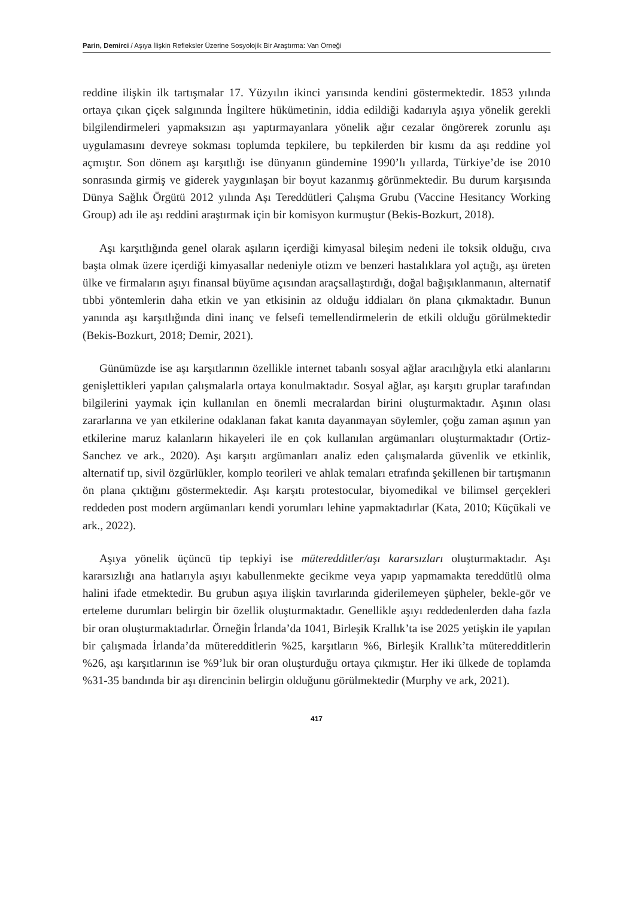Parin, Demirci / Aşıya İlişkin Refleksler Üzerine Sosyolojik Bir Araştırma: Van Örneği
reddine ilişkin ilk tartışmalar 17. Yüzyılın ikinci yarısında kendini göstermektedir. 1853 yılında ortaya çıkan çiçek salgınında İngiltere hükümetinin, iddia edildiği kadarıyla aşıya yönelik gerekli bilgilendirmeleri yapmaksızın aşı yaptırmayanlara yönelik ağır cezalar öngörerek zorunlu aşı uygulamasını devreye sokması toplumda tepkilere, bu tepkilerden bir kısmı da aşı reddine yol açmıştır. Son dönem aşı karşıtlığı ise dünyanın gündemine 1990’lı yıllarda, Türkiye’de ise 2010 sonrasında girmiş ve giderek yaygınlaşan bir boyut kazanmış görünmektedir. Bu durum karşısında Dünya Sağlık Örgütü 2012 yılında Aşı Tereddütleri Çalışma Grubu (Vaccine Hesitancy Working Group) adı ile aşı reddini araştırmak için bir komisyon kurmuştur (Bekis-Bozkurt, 2018).
Aşı karşıtlığında genel olarak aşıların içerdiği kimyasal bileşim nedeni ile toksik olduğu, cıva başta olmak üzere içerdiği kimyasallar nedeniyle otizm ve benzeri hastalıklara yol açtığı, aşı üreten ülke ve firmaların aşıyı finansal büyüme açısından araçsallaştırdığı, doğal bağışıklanmanın, alternatif tıbbi yöntemlerin daha etkin ve yan etkisinin az olduğu iddiaları ön plana çıkmaktadır. Bunun yanında aşı karşıtlığında dini inanç ve felsefi temellendirmelerin de etkili olduğu görülmektedir (Bekis-Bozkurt, 2018; Demir, 2021).
Günümüzde ise aşı karşıtlarının özellikle internet tabanlı sosyal ağlar aracılığıyla etki alanlarını genişlettikleri yapılan çalışmalarla ortaya konulmaktadır. Sosyal ağlar, aşı karşıtı gruplar tarafından bilgilerini yaymak için kullanılan en önemli mecralardan birini oluşturmaktadır. Aşının olası zararlarına ve yan etkilerine odaklanan fakat kanıta dayanmayan söylemler, çoğu zaman aşının yan etkilerine maruz kalanların hikayeleri ile en çok kullanılan argümanları oluşturmaktadır (Ortiz-Sanchez ve ark., 2020). Aşı karşıtı argümanları analiz eden çalışmalarda güvenlik ve etkinlik, alternatif tıp, sivil özgürlükler, komplo teorileri ve ahlak temaları etrafında şekillenen bir tartışmanın ön plana çıktığını göstermektedir. Aşı karşıtı protestocular, biyomedikal ve bilimsel gerçekleri reddeden post modern argümanları kendi yorumları lehine yapmaktadırlar (Kata, 2010; Küçükali ve ark., 2022).
Aşıya yönelik üçüncü tip tepkiyi ise müteredditler/aşı kararsızları oluşturmaktadır. Aşı kararsızlığı ana hatlarıyla aşıyı kabullenmekte gecikme veya yapıp yapmamakta tereddütlü olma halini ifade etmektedir. Bu grubun aşıya ilişkin tavırlarında giderilemeyen şüpheler, bekle-gör ve erteleme durumları belirgin bir özellik oluşturmaktadır. Genellikle aşıyı reddedenlerden daha fazla bir oran oluşturmaktadırlar. Örneğin İrlanda’da 1041, Birleşik Krallık’ta ise 2025 yetişkin ile yapılan bir çalışmada İrlanda’da müteredditlerin %25, karşıtların %6, Birleşik Krallık’ta müteredditlerin %26, aşı karşıtlarının ise %9’luk bir oran oluşturduğu ortaya çıkmıştır. Her iki ülkede de toplamda %31-35 bandında bir aşı direncinin belirgin olduğunu görülmektedir (Murphy ve ark, 2021).
417